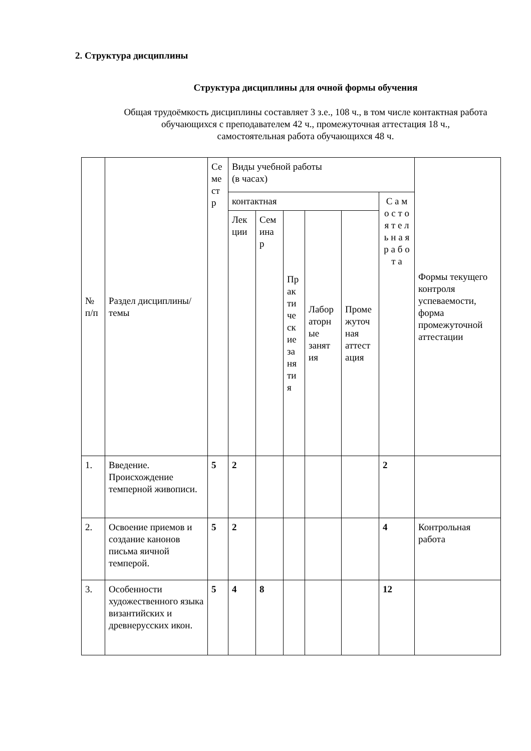2. Структура дисциплины
Структура дисциплины для очной формы обучения
Общая трудоёмкость дисциплины составляет 3 з.е., 108 ч., в том числе контактная работа обучающихся с преподавателем 42 ч., промежуточная аттестация 18 ч.,
самостоятельная работа обучающихся 48 ч.
| № п/п | Раздел дисциплины/темы | Се ме ст р | Виды учебной работы (в часах) | | | | | | Формы текущего контроля успеваемости, форма промежуточной аттестации |
| --- | --- | --- | --- | --- | --- | --- | --- | --- | --- |
| | | | контактная | | | | | С а м о с т о я т е л ь н а я р а б о т а | |
| | | | Лек ции | Сем ина р | Пр ак ти че ск ие за ня ти я | Лабор аторн ые занят ия | Проме жуточ ная аттест ация | | |
| 1. | Введение. Происхождение темперной живописи. | 5 | 2 | | | | | 2 | |
| 2. | Освоение приемов и создание канонов письма яичной темперой. | 5 | 2 | | | | | 4 | Контрольная работа |
| 3. | Особенности художественного языка византийских и древнерусских икон. | 5 | 4 | 8 | | | | 12 | |